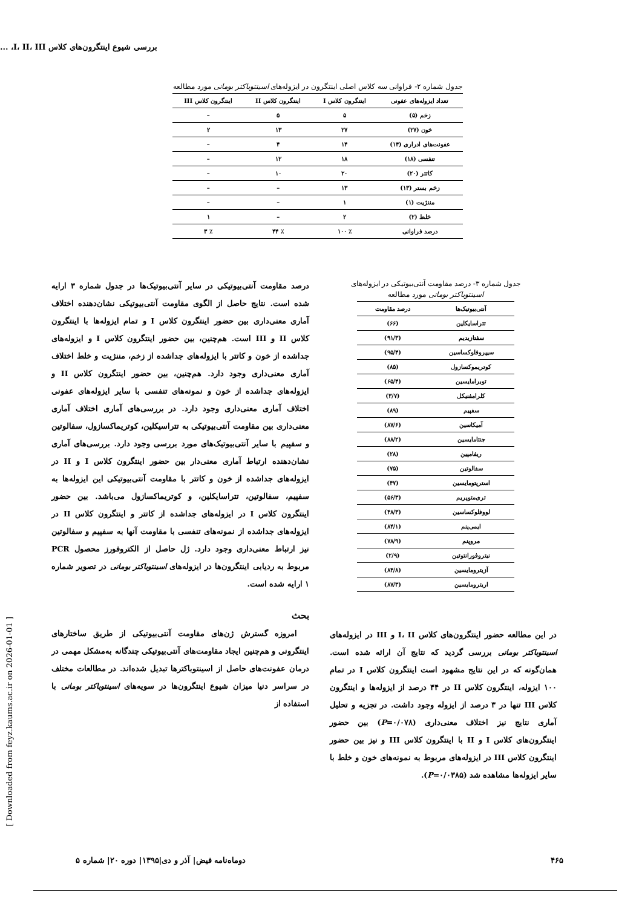بررسی شیوع اینتگرون‌های کلاس I، II، III، ...
جدول شماره ۲- فراوانی سه کلاس اصلی اینتگرون در ایزوله‌های اسینتوباکتر بومانی مورد مطالعه
| تعداد ایزوله‌های عفونی | اینتگرون کلاس I | اینتگرون کلاس II | اینتگرون کلاس III |
| --- | --- | --- | --- |
| زخم (۵) | ۵ | ۵ | – |
| خون (۲۷) | ۲۷ | ۱۳ | ۲ |
| عفونت‌های ادراری (۱۴) | ۱۴ | ۴ | – |
| تنفسی (۱۸) | ۱۸ | ۱۲ | – |
| کاتتر (۲۰) | ۲۰ | ۱۰ | – |
| زخم بستر (۱۳) | ۱۳ | – | – |
| مننژیت (۱) | ۱ | – | – |
| خلط (۲) | ۲ | – | ۱ |
| درصد فراوانی | ٪ ۱۰۰ | ٪ ۴۴ | ٪ ۳ |
جدول شماره ۳- درصد مقاومت آنتی‌بیوتیکی در ایزوله‌های
اسینتوباکتر بومانی مورد مطالعه
| آنتی‌بیوتیک‌ها | درصد مقاومت |
| --- | --- |
| تتراسایکلین | (۶۶) |
| سفتازیدیم | (۹۱/۳) |
| سیپروفلوکساسین | (۹۵/۴) |
| کوتریموکسازول | (۸۵) |
| توبرامایسین | (۶۵/۴) |
| کلرامفنیکل | (۳/۷) |
| سفپیم | (۸۹) |
| آمیکاسین | (۸۷/۶) |
| جنتامایسین | (۸۸/۲) |
| ریفامپین | (۲۸) |
| سفالوتین | (۷۵) |
| استرپتومایسین | (۴۷) |
| تری‌متوپریم | (۵۶/۳) |
| لووفلوکساسین | (۴۸/۳) |
| ایمی‌پنم | (۸۴/۱) |
| مروپنم | (۷۸/۹) |
| نیتروفورانتوئین | (۲/۹) |
| آزیترومایسین | (۸۴/۸) |
| اریترومایسین | (۸۷/۳) |
در این مطالعه حضور اینتگرون‌های کلاس I، II و III در ایزوله‌های اسینتوباکتر بومانی بررسی گردید که نتایج آن ارائه شده است. همان‌گونه که در این نتایج مشهود است اینتگرون کلاس I در تمام ۱۰۰ ایزوله، اینتگرون کلاس II در ۴۴ درصد از ایزوله‌ها و اینتگرون کلاس III تنها در ۳ درصد از ایزوله وجود داشت. در تجزیه و تحلیل آماری نتایج نیز اختلاف معنی‌داری (P=۰/۰۷۸) بین حضور اینتگرون‌های کلاس I و II با اینتگرون کلاس III و نیز بین حضور اینتگرون کلاس III در ایزوله‌های مربوط به نمونه‌های خون و خلط با سایر ایزوله‌ها مشاهده شد (P=۰/۰۳۸۵).
درصد مقاومت آنتی‌بیوتیکی در سایر آنتی‌بیوتیک‌ها در جدول شماره ۳ ارایه شده است. نتایج حاصل از الگوی مقاومت آنتی‌بیوتیکی نشان‌دهنده اختلاف آماری معنی‌داری بین حضور اینتگرون کلاس I و تمام ایزوله‌ها با اینتگرون کلاس II و III است. هم‌چنین، بین حضور اینتگرون کلاس I و ایزوله‌های جداشده از خون و کاتتر با ایزوله‌های جداشده از زخم، مننژیت و خلط اختلاف آماری معنی‌داری وجود دارد. هم‌چنین، بین حضور اینتگرون کلاس II و ایزوله‌های جداشده از خون و نمونه‌های تنفسی با سایر ایزوله‌های عفونی اختلاف آماری معنی‌داری وجود دارد. در بررسی‌های آماری اختلاف آماری معنی‌داری بین مقاومت آنتی‌بیوتیکی به تتراسیکلین، کوتریماکسازول، سفالوتین و سفپیم با سایر آنتی‌بیوتیک‌های مورد بررسی وجود دارد. بررسی‌های آماری نشان‌دهنده ارتباط آماری معنی‌دار بین حضور اینتگرون کلاس I و II در ایزوله‌های جداشده از خون و کاتتر با مقاومت آنتی‌بیوتیکی این ایزوله‌ها به سفپیم، سفالوتین، تتراسایکلین، و کوتریماکسازول می‌باشد. بین حضور اینتگرون کلاس I در ایزوله‌های جداشده از کاتتر و اینتگرون کلاس II در ایزوله‌های جداشده از نمونه‌های تنفسی با مقاومت آنها به سفپیم و سفالوتین نیز ارتباط معنی‌داری وجود دارد. ژل حاصل از الکتروفورز محصول PCR مربوط به ردیابی اینتگرون‌ها در ایزوله‌های اسینتوباکتر بومانی در تصویر شماره ۱ ارایه شده است.
بحث
امروزه گسترش ژن‌های مقاومت آنتی‌بیوتیکی از طریق ساختارهای اینتگرونی و هم‌چنین ایجاد مقاومت‌های آنتی‌بیوتیکی چندگانه به‌مشکل مهمی در درمان عفونت‌های حاصل از اسینتوباکترها تبدیل شده‌اند. در مطالعات مختلف در سراسر دنیا میزان شیوع اینتگرون‌ها در سویه‌های اسینتوباکتر بومانی با استفاده از
۴۶۵
دوماه‌نامه فیض| آذر و دی|۱۳۹۵| دوره ۲۰| شماره ۵
[ Downloaded from feyz.kaums.ac.ir on 2026-01-01 ]